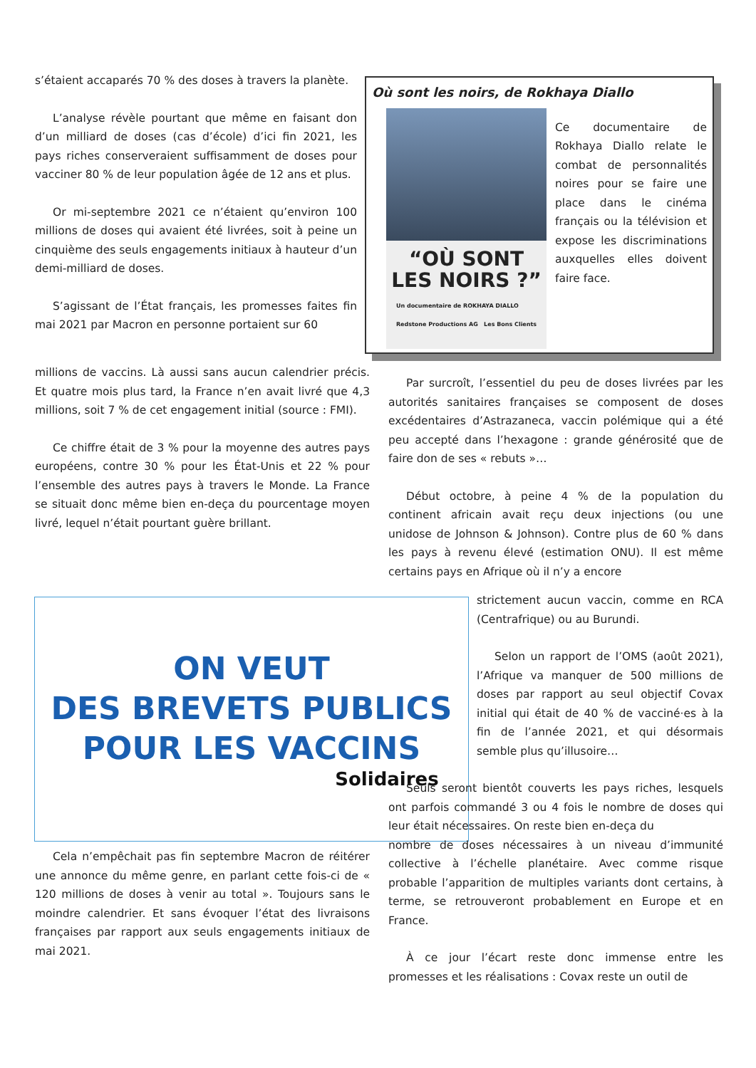s’étaient accaparés 70 % des doses à travers la planète.
L’analyse révèle pourtant que même en faisant don d’un milliard de doses (cas d’école) d’ici fin 2021, les pays riches conserveraient suffisamment de doses pour vacciner 80 % de leur population âgée de 12 ans et plus.
Or mi-septembre 2021 ce n’étaient qu’environ 100 millions de doses qui avaient été livrées, soit à peine un cinquième des seuls engagements initiaux à hauteur d’un demi-milliard de doses.
S’agissant de l’État français, les promesses faites fin mai 2021 par Macron en personne portaient sur 60
Où sont les noirs, de Rokhaya Diallo
“OÙ SONT
LES NOIRS ?”
Un documentaire de ROKHAYA DIALLO
Redstone Productions AG Les Bons Clients
Ce documentaire de Rokhaya Diallo relate le combat de personnalités noires pour se faire une place dans le cinéma français ou la télévision et expose les discriminations auxquelles elles doivent faire face.
millions de vaccins. Là aussi sans aucun calendrier précis. Et quatre mois plus tard, la France n’en avait livré que 4,3 millions, soit 7 % de cet engagement initial (source : FMI).
Ce chiffre était de 3 % pour la moyenne des autres pays européens, contre 30 % pour les État-Unis et 22 % pour l’ensemble des autres pays à travers le Monde. La France se situait donc même bien en-deça du pourcentage moyen livré, lequel n’était pourtant guère brillant.
Par surcroît, l’essentiel du peu de doses livrées par les autorités sanitaires françaises se composent de doses excédentaires d’Astrazaneca, vaccin polémique qui a été peu accepté dans l’hexagone : grande générosité que de faire don de ses « rebuts »…
Début octobre, à peine 4 % de la population du continent africain avait reçu deux injections (ou une unidose de Johnson & Johnson). Contre plus de 60 % dans les pays à revenu élevé (estimation ONU). Il est même certains pays en Afrique où il n’y a encore
ON VEUT
DES BREVETS PUBLICS
POUR LES VACCINS
Solidaires
strictement aucun vaccin, comme en RCA (Centrafrique) ou au Burundi.
Selon un rapport de l’OMS (août 2021), l’Afrique va manquer de 500 millions de doses par rapport au seul objectif Covax initial qui était de 40 % de vacciné·es à la fin de l’année 2021, et qui désormais semble plus qu’illusoire…
Seuls seront bientôt couverts les pays riches, lesquels ont parfois commandé 3 ou 4 fois le nombre de doses qui leur était nécessaires. On reste bien en-deça du
nombre de doses nécessaires à un niveau d’immunité collective à l’échelle planétaire. Avec comme risque probable l’apparition de multiples variants dont certains, à terme, se retrouveront probablement en Europe et en France.
À ce jour l’écart reste donc immense entre les promesses et les réalisations : Covax reste un outil de
Cela n’empêchait pas fin septembre Macron de réitérer une annonce du même genre, en parlant cette fois-ci de « 120 millions de doses à venir au total ». Toujours sans le moindre calendrier. Et sans évoquer l’état des livraisons françaises par rapport aux seuls engagements initiaux de mai 2021.